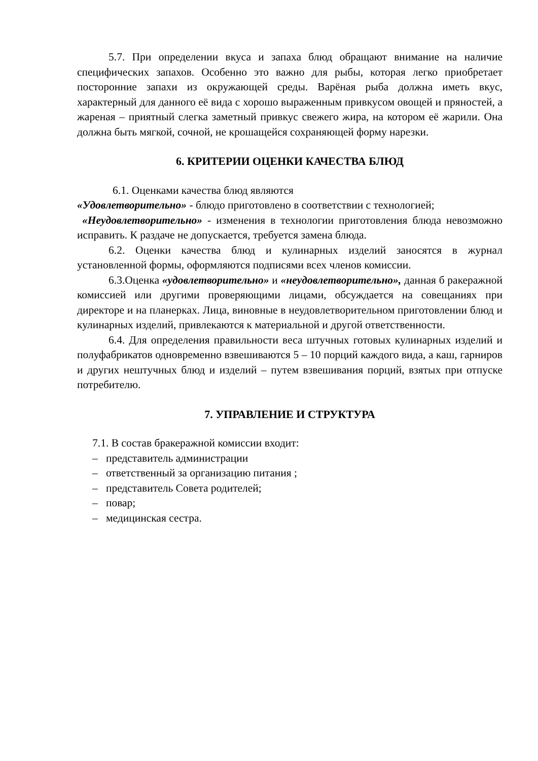5.7. При определении вкуса и запаха блюд обращают внимание на наличие специфических запахов. Особенно это важно для рыбы, которая легко приобретает посторонние запахи из окружающей среды. Варёная рыба должна иметь вкус, характерный для данного её вида с хорошо выраженным привкусом овощей и пряностей, а жареная – приятный слегка заметный привкус свежего жира, на котором её жарили. Она должна быть мягкой, сочной, не крошащейся сохраняющей форму нарезки.
6. КРИТЕРИИ ОЦЕНКИ КАЧЕСТВА БЛЮД
6.1. Оценками качества блюд являются
«Удовлетворительно» - блюдо приготовлено в соответствии с технологией;
«Неудовлетворительно» - изменения в технологии приготовления блюда невозможно исправить. К раздаче не допускается, требуется замена блюда.
6.2. Оценки качества блюд и кулинарных изделий заносятся в журнал установленной формы, оформляются подписями всех членов комиссии.
6.3.Оценка «удовлетворительно» и «неудовлетворительно», данная б ракеражной комиссией или другими проверяющими лицами, обсуждается на совещаниях при директоре и на планерках. Лица, виновные в неудовлетворительном приготовлении блюд и кулинарных изделий, привлекаются к материальной и другой ответственности.
6.4. Для определения правильности веса штучных готовых кулинарных изделий и полуфабрикатов одновременно взвешиваются 5 – 10 порций каждого вида, а каш, гарниров и других нештучных блюд и изделий – путем взвешивания порций, взятых при отпуске потребителю.
7. УПРАВЛЕНИЕ И СТРУКТУРА
7.1. В состав бракеражной комиссии входит:
– представитель администрации
– ответственный за организацию питания ;
– представитель Совета родителей;
– повар;
– медицинская сестра.